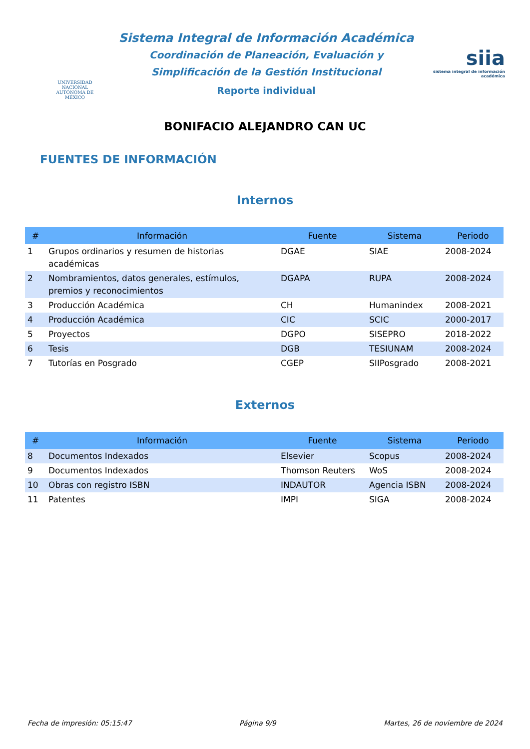UNIVERSIDAD NACIONAL AUTÓNOMA DE MÉXICO
Sistema Integral de Información Académica
Coordinación de Planeación, Evaluación y
Simplificación de la Gestión Institucional
Reporte individual
siia
sistema integral de información académica
BONIFACIO ALEJANDRO CAN UC
FUENTES DE INFORMACIÓN
Internos
| # | Información | Fuente | Sistema | Periodo |
| --- | --- | --- | --- | --- |
| 1 | Grupos ordinarios y resumen de historias académicas | DGAE | SIAE | 2008-2024 |
| 2 | Nombramientos, datos generales, estímulos, premios y reconocimientos | DGAPA | RUPA | 2008-2024 |
| 3 | Producción Académica | CH | Humanindex | 2008-2021 |
| 4 | Producción Académica | CIC | SCIC | 2000-2017 |
| 5 | Proyectos | DGPO | SISEPRO | 2018-2022 |
| 6 | Tesis | DGB | TESIUNAM | 2008-2024 |
| 7 | Tutorías en Posgrado | CGEP | SIIPosgrado | 2008-2021 |
Externos
| # | Información | Fuente | Sistema | Periodo |
| --- | --- | --- | --- | --- |
| 8 | Documentos Indexados | Elsevier | Scopus | 2008-2024 |
| 9 | Documentos Indexados | Thomson Reuters | WoS | 2008-2024 |
| 10 | Obras con registro ISBN | INDAUTOR | Agencia ISBN | 2008-2024 |
| 11 | Patentes | IMPI | SIGA | 2008-2024 |
Fecha de impresión: 05:15:47 Página 9/9 Martes, 26 de noviembre de 2024